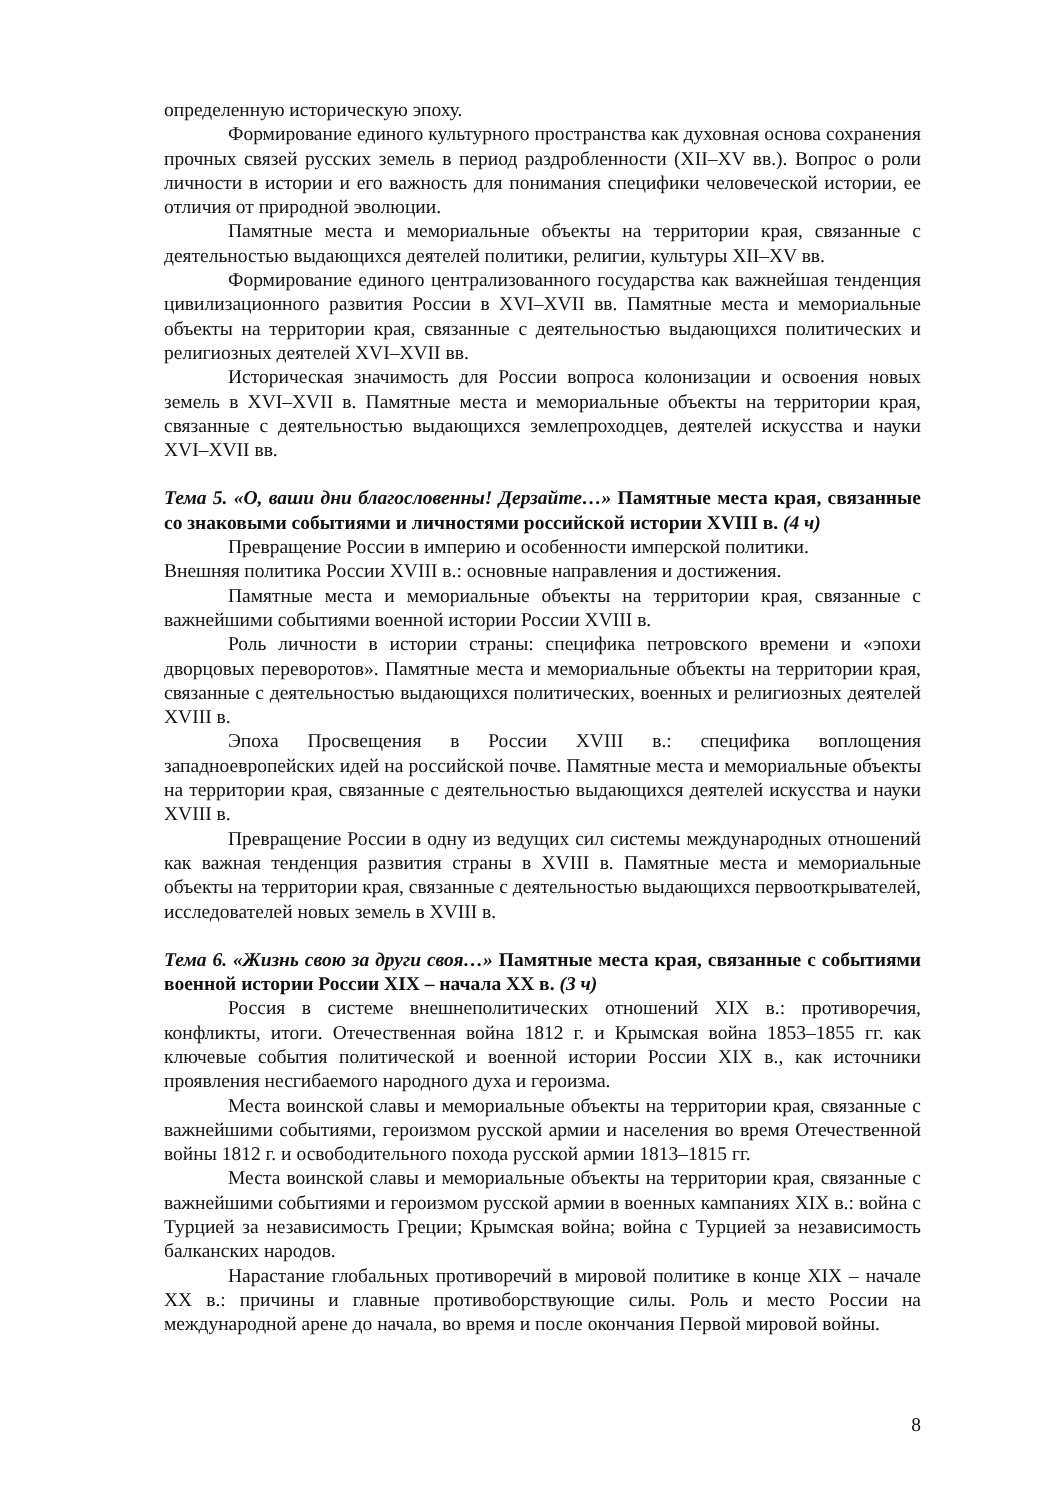определенную историческую эпоху.
Формирование единого культурного пространства как духовная основа сохранения прочных связей русских земель в период раздробленности (XII–XV вв.). Вопрос о роли личности в истории и его важность для понимания специфики человеческой истории, ее отличия от природной эволюции.
Памятные места и мемориальные объекты на территории края, связанные с деятельностью выдающихся деятелей политики, религии, культуры XII–XV вв.
Формирование единого централизованного государства как важнейшая тенденция цивилизационного развития России в XVI–XVII вв. Памятные места и мемориальные объекты на территории края, связанные с деятельностью выдающихся политических и религиозных деятелей XVI–XVII вв.
Историческая значимость для России вопроса колонизации и освоения новых земель в XVI–XVII в. Памятные места и мемориальные объекты на территории края, связанные с деятельностью выдающихся землепроходцев, деятелей искусства и науки XVI–XVII вв.
Тема 5. «О, ваши дни благословенны! Дерзайте…» Памятные места края, связанные со знаковыми событиями и личностями российской истории XVIII в. (4 ч)
Превращение России в империю и особенности имперской политики.
Внешняя политика России XVIII в.: основные направления и достижения.
Памятные места и мемориальные объекты на территории края, связанные с важнейшими событиями военной истории России XVIII в.
Роль личности в истории страны: специфика петровского времени и «эпохи дворцовых переворотов». Памятные места и мемориальные объекты на территории края, связанные с деятельностью выдающихся политических, военных и религиозных деятелей XVIII в.
Эпоха Просвещения в России XVIII в.: специфика воплощения западноевропейских идей на российской почве. Памятные места и мемориальные объекты на территории края, связанные с деятельностью выдающихся деятелей искусства и науки XVIII в.
Превращение России в одну из ведущих сил системы международных отношений как важная тенденция развития страны в XVIII в. Памятные места и мемориальные объекты на территории края, связанные с деятельностью выдающихся первооткрывателей, исследователей новых земель в XVIII в.
Тема 6. «Жизнь свою за други своя…» Памятные места края, связанные с событиями военной истории России XIX – начала XX в. (3 ч)
Россия в системе внешнеполитических отношений XIX в.: противоречия, конфликты, итоги. Отечественная война 1812 г. и Крымская война 1853–1855 гг. как ключевые события политической и военной истории России XIX в., как источники проявления несгибаемого народного духа и героизма.
Места воинской славы и мемориальные объекты на территории края, связанные с важнейшими событиями, героизмом русской армии и населения во время Отечественной войны 1812 г. и освободительного похода русской армии 1813–1815 гг.
Места воинской славы и мемориальные объекты на территории края, связанные с важнейшими событиями и героизмом русской армии в военных кампаниях XIX в.: война с Турцией за независимость Греции; Крымская война; война с Турцией за независимость балканских народов.
Нарастание глобальных противоречий в мировой политике в конце XIX – начале XX в.: причины и главные противоборствующие силы. Роль и место России на международной арене до начала, во время и после окончания Первой мировой войны.
8